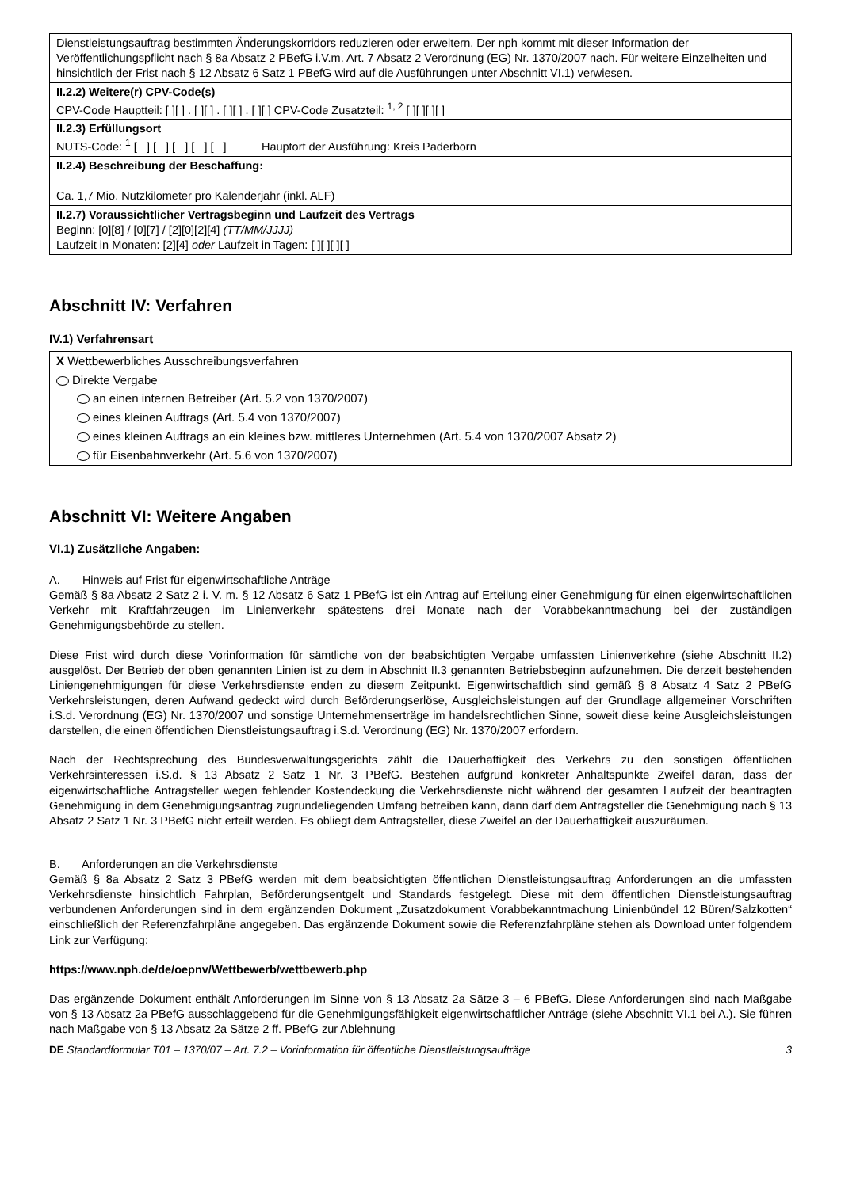Dienstleistungsauftrag bestimmten Änderungskorridors reduzieren oder erweitern. Der nph kommt mit dieser Information der Veröffentlichungspflicht nach § 8a Absatz 2 PBefG i.V.m. Art. 7 Absatz 2 Verordnung (EG) Nr. 1370/2007 nach. Für weitere Einzelheiten und hinsichtlich der Frist nach § 12 Absatz 6 Satz 1 PBefG wird auf die Ausführungen unter Abschnitt VI.1) verwiesen.
II.2.2) Weitere(r) CPV-Code(s)
CPV-Code Hauptteil: [ ][ ] . [ ][ ] . [ ][ ] . [ ][ ] CPV-Code Zusatzteil: <sup>1, 2</sup> [ ][ ][ ][ ]
II.2.3) Erfüllungsort
NUTS-Code: <sup>1</sup> [ ] [ ] [ ] [ ] [ ] Hauptort der Ausführung: Kreis Paderborn
II.2.4) Beschreibung der Beschaffung:
Ca. 1,7 Mio. Nutzkilometer pro Kalenderjahr (inkl. ALF)
II.2.7) Voraussichtlicher Vertragsbeginn und Laufzeit des Vertrags
Beginn: [0][8] / [0][7] / [2][0][2][4] (TT/MM/JJJJ)
Laufzeit in Monaten: [2][4] oder Laufzeit in Tagen: [ ][ ][ ][ ]
Abschnitt IV: Verfahren
IV.1) Verfahrensart
X Wettbewerbliches Ausschreibungsverfahren
Direkte Vergabe
an einen internen Betreiber (Art. 5.2 von 1370/2007)
eines kleinen Auftrags (Art. 5.4 von 1370/2007)
eines kleinen Auftrags an ein kleines bzw. mittleres Unternehmen (Art. 5.4 von 1370/2007 Absatz 2)
für Eisenbahnverkehr (Art. 5.6 von 1370/2007)
Abschnitt VI: Weitere Angaben
VI.1) Zusätzliche Angaben:
A. Hinweis auf Frist für eigenwirtschaftliche Anträge
Gemäß § 8a Absatz 2 Satz 2 i. V. m. § 12 Absatz 6 Satz 1 PBefG ist ein Antrag auf Erteilung einer Genehmigung für einen eigenwirtschaftlichen Verkehr mit Kraftfahrzeugen im Linienverkehr spätestens drei Monate nach der Vorabbekanntmachung bei der zuständigen Genehmigungsbehörde zu stellen.
Diese Frist wird durch diese Vorinformation für sämtliche von der beabsichtigten Vergabe umfassten Linienverkehre (siehe Abschnitt II.2) ausgelöst. Der Betrieb der oben genannten Linien ist zu dem in Abschnitt II.3 genannten Betriebsbeginn aufzunehmen. Die derzeit bestehenden Liniengenehmigungen für diese Verkehrsdienste enden zu diesem Zeitpunkt. Eigenwirtschaftlich sind gemäß § 8 Absatz 4 Satz 2 PBefG Verkehrsleistungen, deren Aufwand gedeckt wird durch Beförderungserlöse, Ausgleichsleistungen auf der Grundlage allgemeiner Vorschriften i.S.d. Verordnung (EG) Nr. 1370/2007 und sonstige Unternehmenserträge im handelsrechtlichen Sinne, soweit diese keine Ausgleichsleistungen darstellen, die einen öffentlichen Dienstleistungsauftrag i.S.d. Verordnung (EG) Nr. 1370/2007 erfordern.
Nach der Rechtsprechung des Bundesverwaltungsgerichts zählt die Dauerhaftigkeit des Verkehrs zu den sonstigen öffentlichen Verkehrsinteressen i.S.d. § 13 Absatz 2 Satz 1 Nr. 3 PBefG. Bestehen aufgrund konkreter Anhaltspunkte Zweifel daran, dass der eigenwirtschaftliche Antragsteller wegen fehlender Kostendeckung die Verkehrsdienste nicht während der gesamten Laufzeit der beantragten Genehmigung in dem Genehmigungsantrag zugrundeliegenden Umfang betreiben kann, dann darf dem Antragsteller die Genehmigung nach § 13 Absatz 2 Satz 1 Nr. 3 PBefG nicht erteilt werden. Es obliegt dem Antragsteller, diese Zweifel an der Dauerhaftigkeit auszuräumen.
B. Anforderungen an die Verkehrsdienste
Gemäß § 8a Absatz 2 Satz 3 PBefG werden mit dem beabsichtigten öffentlichen Dienstleistungsauftrag Anforderungen an die umfassten Verkehrsdienste hinsichtlich Fahrplan, Beförderungsentgelt und Standards festgelegt. Diese mit dem öffentlichen Dienstleistungsauftrag verbundenen Anforderungen sind in dem ergänzenden Dokument „Zusatzdokument Vorabbekanntmachung Linienbündel 12 Büren/Salzkotten“ einschließlich der Referenzfahrpläne angegeben. Das ergänzende Dokument sowie die Referenzfahrpläne stehen als Download unter folgendem Link zur Verfügung:
https://www.nph.de/de/oepnv/Wettbewerb/wettbewerb.php
Das ergänzende Dokument enthält Anforderungen im Sinne von § 13 Absatz 2a Sätze 3 – 6 PBefG. Diese Anforderungen sind nach Maßgabe von § 13 Absatz 2a PBefG ausschlaggebend für die Genehmigungsfähigkeit eigenwirtschaftlicher Anträge (siehe Abschnitt VI.1 bei A.). Sie führen nach Maßgabe von § 13 Absatz 2a Sätze 2 ff. PBefG zur Ablehnung
DE Standardformular T01 – 1370/07 – Art. 7.2 – Vorinformation für öffentliche Dienstleistungsaufträge 3